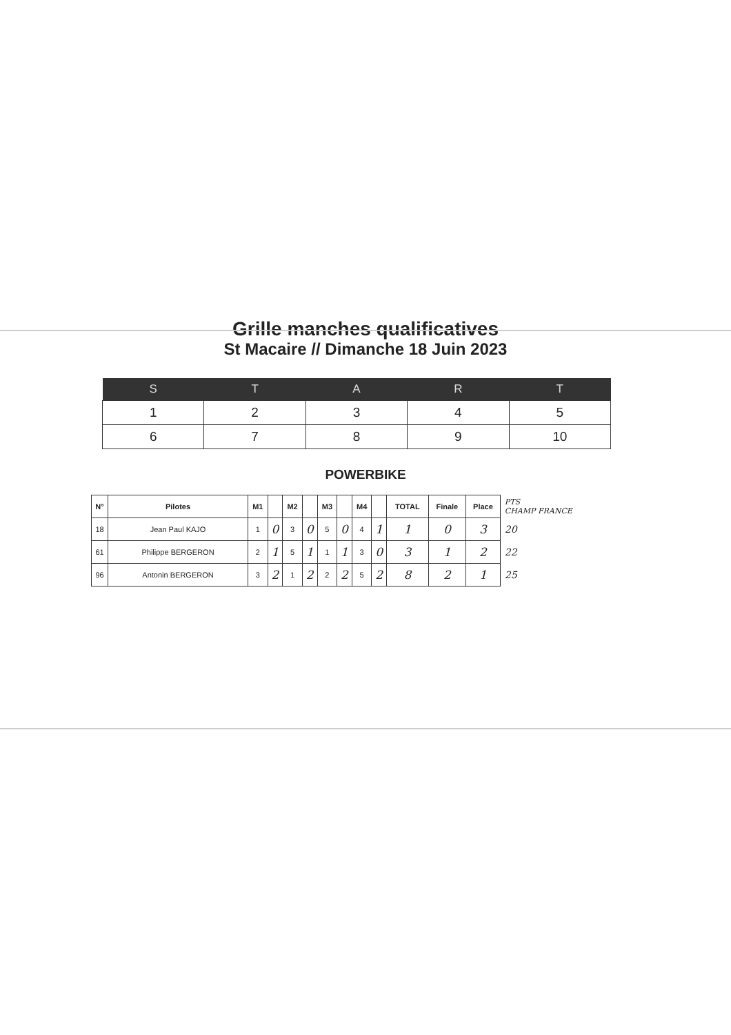Grille manches qualificatives
St Macaire // Dimanche 18 Juin 2023
| S | T | A | R | T |
| --- | --- | --- | --- | --- |
| 1 | 2 | 3 | 4 | 5 |
| 6 | 7 | 8 | 9 | 10 |
POWERBIKE
| N° | Pilotes | M1 | | M2 | | M3 | | M4 | | TOTAL | Finale | Place | PTS CHAMP FRANCE |
| 18 | Jean Paul KAJO | 1 | 0 | 3 | 0 | 5 | 0 | 4 | 1 | 1 | 0 | 3 | 20 |
| 61 | Philippe BERGERON | 2 | 1 | 5 | 1 | 1 | 1 | 3 | 0 | 3 | 1 | 2 | 22 |
| 96 | Antonin BERGERON | 3 | 2 | 1 | 2 | 2 | 2 | 5 | 2 | 8 | 2 | 1 | 25 |